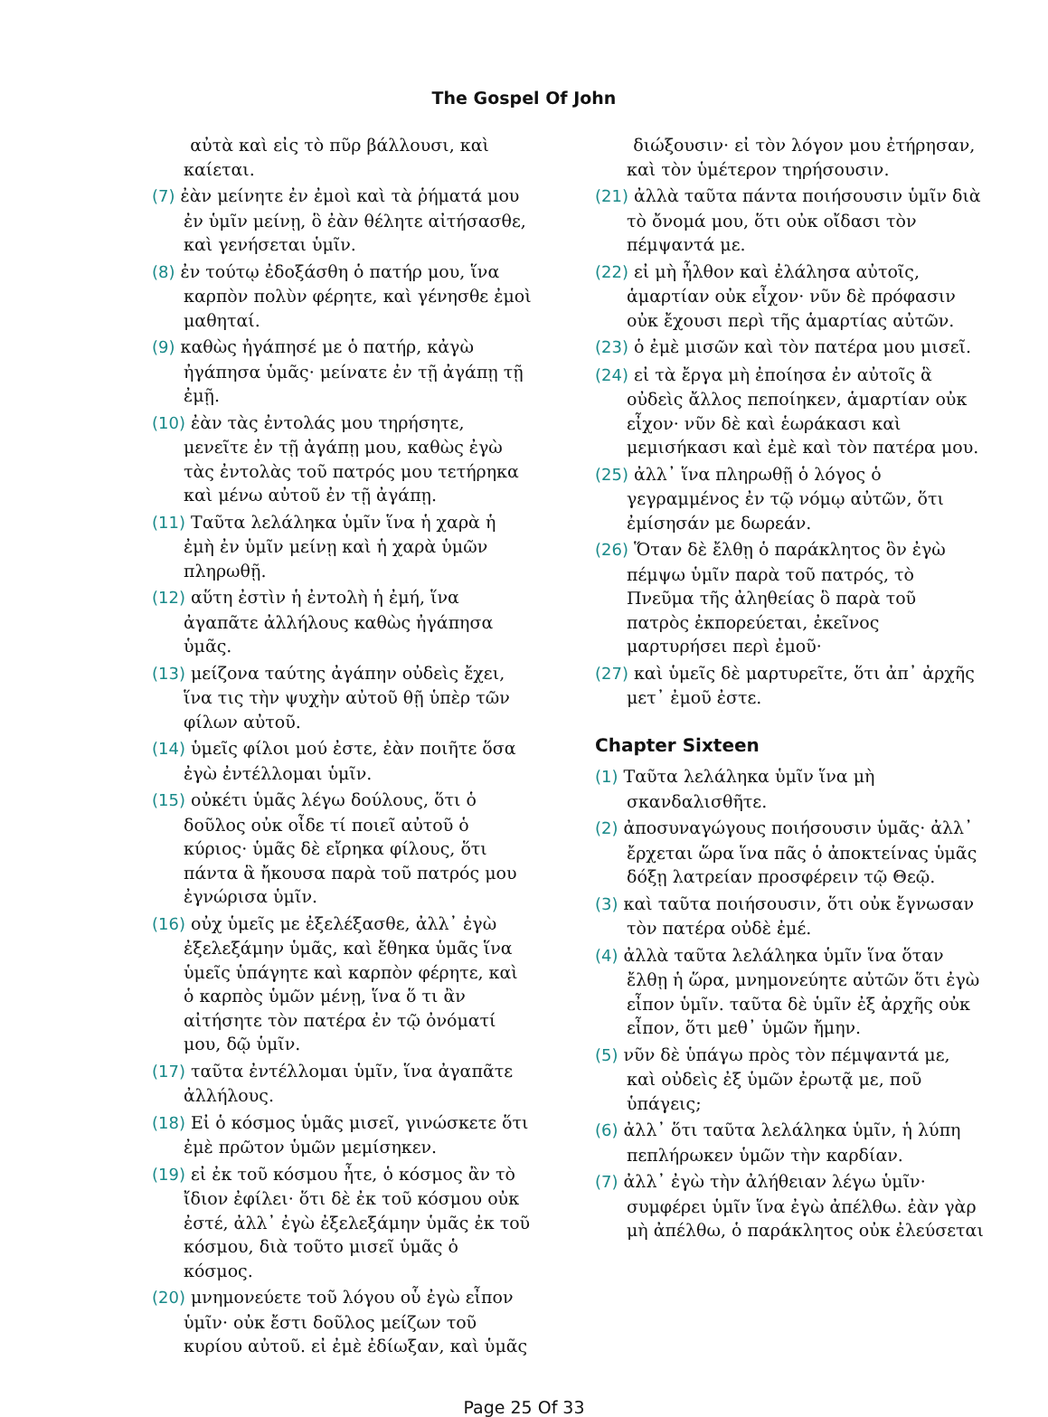The Gospel Of John
αὐτὰ καὶ εἰς τὸ πῦρ βάλλουσι, καὶ καίεται.
(7) ἐὰν μείνητε ἐν ἐμοὶ καὶ τὰ ῥήματά μου ἐν ὑμῖν μείνῃ, ὃ ἐὰν θέλητε αἰτήσασθε, καὶ γενήσεται ὑμῖν.
(8) ἐν τούτῳ ἐδοξάσθη ὁ πατήρ μου, ἵνα καρπὸν πολὺν φέρητε, καὶ γένησθε ἐμοὶ μαθηταί.
(9) καθὼς ἠγάπησέ με ὁ πατήρ, κἀγὼ ἠγάπησα ὑμᾶς· μείνατε ἐν τῇ ἀγάπῃ τῇ ἐμῇ.
(10) ἐὰν τὰς ἐντολάς μου τηρήσητε, μενεῖτε ἐν τῇ ἀγάπῃ μου, καθὼς ἐγὼ τὰς ἐντολὰς τοῦ πατρός μου τετήρηκα καὶ μένω αὐτοῦ ἐν τῇ ἀγάπῃ.
(11) Ταῦτα λελάληκα ὑμῖν ἵνα ἡ χαρὰ ἡ ἐμὴ ἐν ὑμῖν μείνῃ καὶ ἡ χαρὰ ὑμῶν πληρωθῇ.
(12) αὕτη ἐστὶν ἡ ἐντολὴ ἡ ἐμή, ἵνα ἀγαπᾶτε ἀλλήλους καθὼς ἠγάπησα ὑμᾶς.
(13) μείζονα ταύτης ἀγάπην οὐδεὶς ἔχει, ἵνα τις τὴν ψυχὴν αὐτοῦ θῇ ὑπὲρ τῶν φίλων αὐτοῦ.
(14) ὑμεῖς φίλοι μού ἐστε, ἐὰν ποιῆτε ὅσα ἐγὼ ἐντέλλομαι ὑμῖν.
(15) οὐκέτι ὑμᾶς λέγω δούλους, ὅτι ὁ δοῦλος οὐκ οἶδε τί ποιεῖ αὐτοῦ ὁ κύριος· ὑμᾶς δὲ εἴρηκα φίλους, ὅτι πάντα ἃ ἤκουσα παρὰ τοῦ πατρός μου ἐγνώρισα ὑμῖν.
(16) οὐχ ὑμεῖς με ἐξελέξασθε, ἀλλ᾽ ἐγὼ ἐξελεξάμην ὑμᾶς, καὶ ἔθηκα ὑμᾶς ἵνα ὑμεῖς ὑπάγητε καὶ καρπὸν φέρητε, καὶ ὁ καρπὸς ὑμῶν μένῃ, ἵνα ὅ τι ἂν αἰτήσητε τὸν πατέρα ἐν τῷ ὀνόματί μου, δῷ ὑμῖν.
(17) ταῦτα ἐντέλλομαι ὑμῖν, ἵνα ἀγαπᾶτε ἀλλήλους.
(18) Εἰ ὁ κόσμος ὑμᾶς μισεῖ, γινώσκετε ὅτι ἐμὲ πρῶτον ὑμῶν μεμίσηκεν.
(19) εἰ ἐκ τοῦ κόσμου ἦτε, ὁ κόσμος ἂν τὸ ἴδιον ἐφίλει· ὅτι δὲ ἐκ τοῦ κόσμου οὐκ ἐστέ, ἀλλ᾽ ἐγὼ ἐξελεξάμην ὑμᾶς ἐκ τοῦ κόσμου, διὰ τοῦτο μισεῖ ὑμᾶς ὁ κόσμος.
(20) μνημονεύετε τοῦ λόγου οὗ ἐγὼ εἶπον ὑμῖν· οὐκ ἔστι δοῦλος μείζων τοῦ κυρίου αὐτοῦ. εἰ ἐμὲ ἐδίωξαν, καὶ ὑμᾶς
διώξουσιν· εἰ τὸν λόγον μου ἐτήρησαν, καὶ τὸν ὑμέτερον τηρήσουσιν.
(21) ἀλλὰ ταῦτα πάντα ποιήσουσιν ὑμῖν διὰ τὸ ὄνομά μου, ὅτι οὐκ οἴδασι τὸν πέμψαντά με.
(22) εἰ μὴ ἦλθον καὶ ἐλάλησα αὐτοῖς, ἁμαρτίαν οὐκ εἶχον· νῦν δὲ πρόφασιν οὐκ ἔχουσι περὶ τῆς ἁμαρτίας αὐτῶν.
(23) ὁ ἐμὲ μισῶν καὶ τὸν πατέρα μου μισεῖ.
(24) εἰ τὰ ἔργα μὴ ἐποίησα ἐν αὐτοῖς ἃ οὐδεὶς ἄλλος πεποίηκεν, ἁμαρτίαν οὐκ εἶχον· νῦν δὲ καὶ ἑωράκασι καὶ μεμισήκασι καὶ ἐμὲ καὶ τὸν πατέρα μου.
(25) ἀλλ᾽ ἵνα πληρωθῇ ὁ λόγος ὁ γεγραμμένος ἐν τῷ νόμῳ αὐτῶν, ὅτι ἐμίσησάν με δωρεάν.
(26) Ὅταν δὲ ἔλθῃ ὁ παράκλητος ὃν ἐγὼ πέμψω ὑμῖν παρὰ τοῦ πατρός, τὸ Πνεῦμα τῆς ἀληθείας ὃ παρὰ τοῦ πατρὸς ἐκπορεύεται, ἐκεῖνος μαρτυρήσει περὶ ἐμοῦ·
(27) καὶ ὑμεῖς δὲ μαρτυρεῖτε, ὅτι ἀπ᾽ ἀρχῆς μετ᾽ ἐμοῦ ἐστε.
Chapter Sixteen
(1) Ταῦτα λελάληκα ὑμῖν ἵνα μὴ σκανδαλισθῆτε.
(2) ἀποσυναγώγους ποιήσουσιν ὑμᾶς· ἀλλ᾽ ἔρχεται ὥρα ἵνα πᾶς ὁ ἀποκτείνας ὑμᾶς δόξῃ λατρείαν προσφέρειν τῷ Θεῷ.
(3) καὶ ταῦτα ποιήσουσιν, ὅτι οὐκ ἔγνωσαν τὸν πατέρα οὐδὲ ἐμέ.
(4) ἀλλὰ ταῦτα λελάληκα ὑμῖν ἵνα ὅταν ἔλθῃ ἡ ὥρα, μνημονεύητε αὐτῶν ὅτι ἐγὼ εἶπον ὑμῖν. ταῦτα δὲ ὑμῖν ἐξ ἀρχῆς οὐκ εἶπον, ὅτι μεθ᾽ ὑμῶν ἤμην.
(5) νῦν δὲ ὑπάγω πρὸς τὸν πέμψαντά με, καὶ οὐδεὶς ἐξ ὑμῶν ἐρωτᾷ με, ποῦ ὑπάγεις;
(6) ἀλλ᾽ ὅτι ταῦτα λελάληκα ὑμῖν, ἡ λύπη πεπλήρωκεν ὑμῶν τὴν καρδίαν.
(7) ἀλλ᾽ ἐγὼ τὴν ἀλήθειαν λέγω ὑμῖν· συμφέρει ὑμῖν ἵνα ἐγὼ ἀπέλθω. ἐὰν γὰρ μὴ ἀπέλθω, ὁ παράκλητος οὐκ ἐλεύσεται
Page 25 Of 33